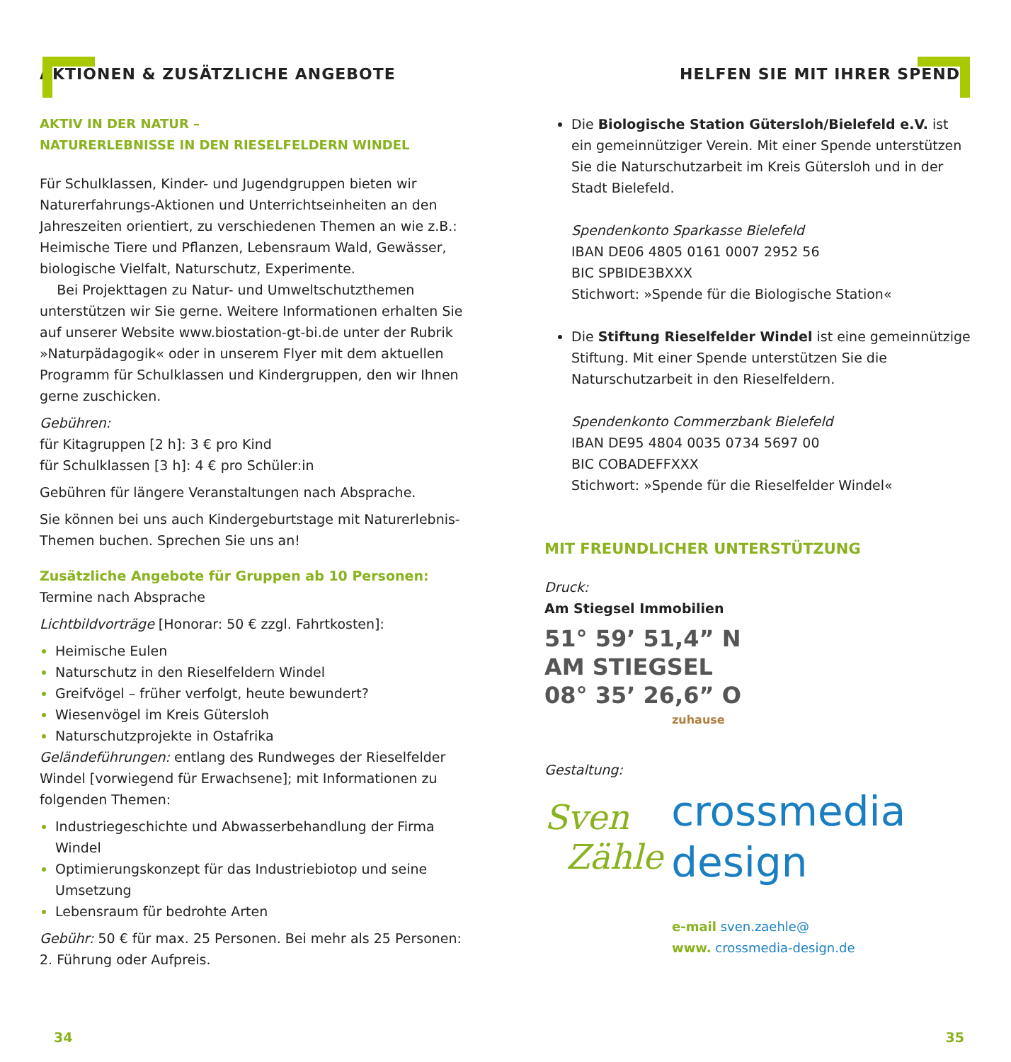AKTIONEN & ZUSÄTZLICHE ANGEBOTE
AKTIV IN DER NATUR –
NATURERLEBNISSE IN DEN RIESELFELDERN WINDEL
Für Schulklassen, Kinder- und Jugendgruppen bieten wir Naturerfahrungs-Aktionen und Unterrichtseinheiten an den Jahreszeiten orientiert, zu verschiedenen Themen an wie z.B.: Heimische Tiere und Pflanzen, Lebensraum Wald, Gewässer, biologische Vielfalt, Naturschutz, Experimente.
Bei Projekttagen zu Natur- und Umweltschutzthemen unterstützen wir Sie gerne. Weitere Informationen erhalten Sie auf unserer Website www.biostation-gt-bi.de unter der Rubrik »Naturpädagogik« oder in unserem Flyer mit dem aktuellen Programm für Schulklassen und Kindergruppen, den wir Ihnen gerne zuschicken.
Gebühren:
für Kitagruppen [2 h]: 3 € pro Kind
für Schulklassen [3 h]: 4 € pro Schüler:in
Gebühren für längere Veranstaltungen nach Absprache.
Sie können bei uns auch Kindergeburtstage mit Naturerlebnis-Themen buchen. Sprechen Sie uns an!
Zusätzliche Angebote für Gruppen ab 10 Personen:
Termine nach Absprache
Lichtbildvorträge [Honorar: 50 € zzgl. Fahrtkosten]:
Heimische Eulen
Naturschutz in den Rieselfeldern Windel
Greifvögel – früher verfolgt, heute bewundert?
Wiesenvögel im Kreis Gütersloh
Naturschutzprojekte in Ostafrika
Geländeführungen: entlang des Rundweges der Rieselfelder Windel [vorwiegend für Erwachsene]; mit Informationen zu folgenden Themen:
Industriegeschichte und Abwasserbehandlung der Firma Windel
Optimierungskonzept für das Industriebiotop und seine Umsetzung
Lebensraum für bedrohte Arten
Gebühr: 50 € für max. 25 Personen. Bei mehr als 25 Personen: 2. Führung oder Aufpreis.
HELFEN SIE MIT IHRER SPENDE
Die Biologische Station Gütersloh/Bielefeld e.V. ist ein gemeinnütziger Verein. Mit einer Spende unterstützen Sie die Naturschutzarbeit im Kreis Gütersloh und in der Stadt Bielefeld.
Spendenkonto Sparkasse Bielefeld
IBAN DE06 4805 0161 0007 2952 56
BIC SPBIDE3BXXX
Stichwort: »Spende für die Biologische Station«
Die Stiftung Rieselfelder Windel ist eine gemeinnützige Stiftung. Mit einer Spende unterstützen Sie die Naturschutzarbeit in den Rieselfeldern.
Spendenkonto Commerzbank Bielefeld
IBAN DE95 4804 0035 0734 5697 00
BIC COBADEFFXXX
Stichwort: »Spende für die Rieselfelder Windel«
MIT FREUNDLICHER UNTERSTÜTZUNG
Druck:
Am Stiegsel Immobilien
51° 59’ 51,4” N
AM STIEGSEL
08° 35’ 26,6” O
zuhause
Gestaltung:
Sven
Zähle crossmedia
design
e-mail sven.zaehle@
www. crossmedia-design.de
34 35